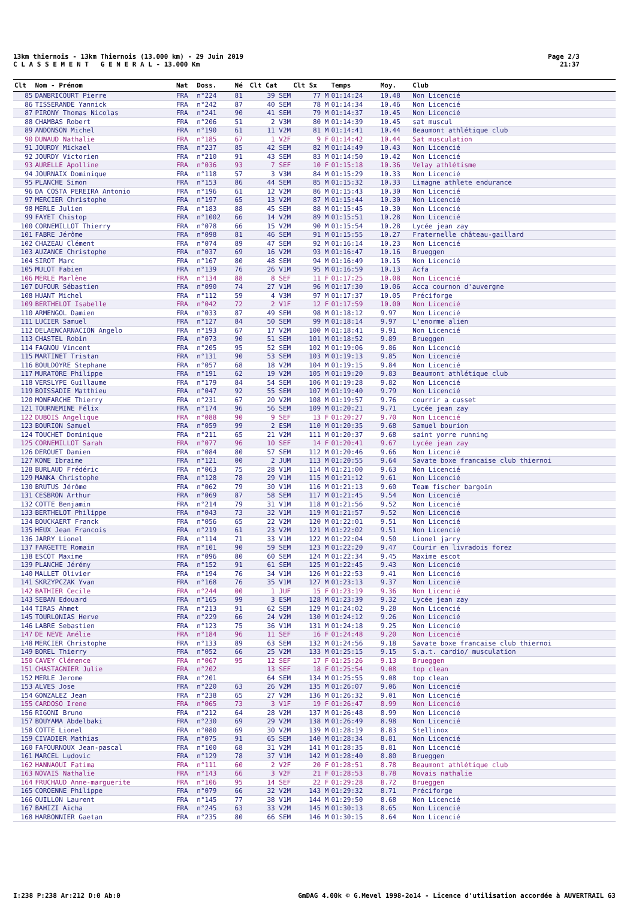13km thiernois - 13km Thiernois (13.000 km) - 29 Juin 2019
C L A S S E M E N T G E N E R A L - 13.000 Km
Page 2/3
21:37
| Clt | Nom - Prénom | Nat | Doss. | Né | Clt Cat | Clt Sx | Temps | Moy. | Club |
| --- | --- | --- | --- | --- | --- | --- | --- | --- | --- |
| 85 | DANBRICOURT Pierre | FRA | n°224 | 81 | 39 SEM | 77 M | 01:14:24 | 10.48 | Non Licencié |
| 86 | TISSERANDE Yannick | FRA | n°242 | 87 | 40 SEM | 78 M | 01:14:34 | 10.46 | Non Licencié |
| 87 | PIRONY Thomas Nicolas | FRA | n°241 | 90 | 41 SEM | 79 M | 01:14:37 | 10.45 | Non Licencié |
| 88 | CHAMBAS Robert | FRA | n°206 | 51 | 2 V3M | 80 M | 01:14:39 | 10.45 | sat muscul |
| 89 | ANDONSON Michel | FRA | n°190 | 61 | 11 V2M | 81 M | 01:14:41 | 10.44 | Beaumont athlétique club |
| 90 | DUNAUD Nathalie | FRA | n°185 | 67 | 1 V2F | 9 F | 01:14:42 | 10.44 | Sat musculation |
| 91 | JOURDY Mickael | FRA | n°237 | 85 | 42 SEM | 82 M | 01:14:49 | 10.43 | Non Licencié |
| 92 | JOURDY Victorien | FRA | n°210 | 91 | 43 SEM | 83 M | 01:14:50 | 10.42 | Non Licencié |
| 93 | AURELLE Apolline | FRA | n°036 | 93 | 7 SEF | 10 F | 01:15:18 | 10.36 | Velay athlétisme |
| 94 | JOURNAIX Dominique | FRA | n°118 | 57 | 3 V3M | 84 M | 01:15:29 | 10.33 | Non Licencié |
| 95 | PLANCHE Simon | FRA | n°153 | 86 | 44 SEM | 85 M | 01:15:32 | 10.33 | Limagne athlete endurance |
| 96 | DA COSTA PEREIRA Antonio | FRA | n°196 | 61 | 12 V2M | 86 M | 01:15:43 | 10.30 | Non Licencié |
| 97 | MERCIER Christophe | FRA | n°197 | 65 | 13 V2M | 87 M | 01:15:44 | 10.30 | Non Licencié |
| 98 | MERLE Julien | FRA | n°183 | 88 | 45 SEM | 88 M | 01:15:45 | 10.30 | Non Licencié |
| 99 | FAYET Chistop | FRA | n°1002 | 66 | 14 V2M | 89 M | 01:15:51 | 10.28 | Non Licencié |
| 100 | CORNEMILLOT Thierry | FRA | n°078 | 66 | 15 V2M | 90 M | 01:15:54 | 10.28 | Lycée jean zay |
| 101 | FABRE Jérôme | FRA | n°098 | 81 | 46 SEM | 91 M | 01:15:55 | 10.27 | Fraternelle château-gaillard |
| 102 | CHAZEAU Clément | FRA | n°074 | 89 | 47 SEM | 92 M | 01:16:14 | 10.23 | Non Licencié |
| 103 | AUZANCE Christophe | FRA | n°037 | 69 | 16 V2M | 93 M | 01:16:47 | 10.16 | Brueggen |
| 104 | SIROT Marc | FRA | n°167 | 80 | 48 SEM | 94 M | 01:16:49 | 10.15 | Non Licencié |
| 105 | MULOT Fabien | FRA | n°139 | 76 | 26 V1M | 95 M | 01:16:59 | 10.13 | Acfa |
| 106 | MERLE Marlène | FRA | n°134 | 88 | 8 SEF | 11 F | 01:17:25 | 10.08 | Non Licencié |
| 107 | DUFOUR Sébastien | FRA | n°090 | 74 | 27 V1M | 96 M | 01:17:30 | 10.06 | Acca cournon d'auvergne |
| 108 | HUANT Michel | FRA | n°112 | 59 | 4 V3M | 97 M | 01:17:37 | 10.05 | Préciforge |
| 109 | BERTHELOT Isabelle | FRA | n°042 | 72 | 2 V1F | 12 F | 01:17:59 | 10.00 | Non Licencié |
| 110 | ARMENGOL Damien | FRA | n°033 | 87 | 49 SEM | 98 M | 01:18:12 | 9.97 | Non Licencié |
| 111 | LUCIER Samuel | FRA | n°127 | 84 | 50 SEM | 99 M | 01:18:14 | 9.97 | L'enorme alien |
| 112 | DELAENCARNACION Angelo | FRA | n°193 | 67 | 17 V2M | 100 M | 01:18:41 | 9.91 | Non Licencié |
| 113 | CHASTEL Robin | FRA | n°073 | 90 | 51 SEM | 101 M | 01:18:52 | 9.89 | Brueggen |
| 114 | FAGNOU Vincent | FRA | n°205 | 95 | 52 SEM | 102 M | 01:19:06 | 9.86 | Non Licencié |
| 115 | MARTINET Tristan | FRA | n°131 | 90 | 53 SEM | 103 M | 01:19:13 | 9.85 | Non Licencié |
| 116 | BOULDOYRE Stephane | FRA | n°057 | 68 | 18 V2M | 104 M | 01:19:15 | 9.84 | Non Licencié |
| 117 | MURATORE Philippe | FRA | n°191 | 62 | 19 V2M | 105 M | 01:19:20 | 9.83 | Beaumont athlétique club |
| 118 | VERSLYPE Guillaume | FRA | n°179 | 84 | 54 SEM | 106 M | 01:19:28 | 9.82 | Non Licencié |
| 119 | BOISSADIE Matthieu | FRA | n°047 | 92 | 55 SEM | 107 M | 01:19:40 | 9.79 | Non Licencié |
| 120 | MONFARCHE Thierry | FRA | n°231 | 67 | 20 V2M | 108 M | 01:19:57 | 9.76 | courrir a cusset |
| 121 | TOURNEMINE Félix | FRA | n°174 | 96 | 56 SEM | 109 M | 01:20:21 | 9.71 | Lycée jean zay |
| 122 | DUBOIS Angelique | FRA | n°088 | 90 | 9 SEF | 13 F | 01:20:27 | 9.70 | Non Licencié |
| 123 | BOURION Samuel | FRA | n°059 | 99 | 2 ESM | 110 M | 01:20:35 | 9.68 | Samuel bourion |
| 124 | TOUCHET Dominique | FRA | n°211 | 65 | 21 V2M | 111 M | 01:20:37 | 9.68 | saint yorre running |
| 125 | CORNEMILLOT Sarah | FRA | n°077 | 96 | 10 SEF | 14 F | 01:20:41 | 9.67 | Lycée jean zay |
| 126 | DEROUET Damien | FRA | n°084 | 80 | 57 SEM | 112 M | 01:20:46 | 9.66 | Non Licencié |
| 127 | KONE Ibraime | FRA | n°121 | 00 | 2 JUM | 113 M | 01:20:55 | 9.64 | Savate boxe francaise club thiernoi |
| 128 | BURLAUD Frédéric | FRA | n°063 | 75 | 28 V1M | 114 M | 01:21:00 | 9.63 | Non Licencié |
| 129 | MANKA Christophe | FRA | n°128 | 78 | 29 V1M | 115 M | 01:21:12 | 9.61 | Non Licencié |
| 130 | BRUTUS Jérôme | FRA | n°062 | 79 | 30 V1M | 116 M | 01:21:13 | 9.60 | Team fischer bargoin |
| 131 | CESBRON Arthur | FRA | n°069 | 87 | 58 SEM | 117 M | 01:21:45 | 9.54 | Non Licencié |
| 132 | COTTE Benjamin | FRA | n°214 | 79 | 31 V1M | 118 M | 01:21:56 | 9.52 | Non Licencié |
| 133 | BERTHELOT Philippe | FRA | n°043 | 73 | 32 V1M | 119 M | 01:21:57 | 9.52 | Non Licencié |
| 134 | BOUCKAERT Franck | FRA | n°056 | 65 | 22 V2M | 120 M | 01:22:01 | 9.51 | Non Licencié |
| 135 | HEUX Jean Francois | FRA | n°219 | 61 | 23 V2M | 121 M | 01:22:02 | 9.51 | Non Licencié |
| 136 | JARRY Lionel | FRA | n°114 | 71 | 33 V1M | 122 M | 01:22:04 | 9.50 | Lionel jarry |
| 137 | FARGETTE Romain | FRA | n°101 | 90 | 59 SEM | 123 M | 01:22:20 | 9.47 | Courir en livradois forez |
| 138 | ESCOT Maxime | FRA | n°096 | 80 | 60 SEM | 124 M | 01:22:34 | 9.45 | Maxime escot |
| 139 | PLANCHE Jérémy | FRA | n°152 | 91 | 61 SEM | 125 M | 01:22:45 | 9.43 | Non Licencié |
| 140 | MALLET Olivier | FRA | n°194 | 76 | 34 V1M | 126 M | 01:22:53 | 9.41 | Non Licencié |
| 141 | SKRZYPCZAK Yvan | FRA | n°168 | 76 | 35 V1M | 127 M | 01:23:13 | 9.37 | Non Licencié |
| 142 | BATHIER Cecile | FRA | n°244 | 00 | 1 JUF | 15 F | 01:23:19 | 9.36 | Non Licencié |
| 143 | SEBAN Edouard | FRA | n°165 | 99 | 3 ESM | 128 M | 01:23:39 | 9.32 | Lycée jean zay |
| 144 | TIRAS Ahmet | FRA | n°213 | 91 | 62 SEM | 129 M | 01:24:02 | 9.28 | Non Licencié |
| 145 | TOURLONIAS Herve | FRA | n°229 | 66 | 24 V2M | 130 M | 01:24:12 | 9.26 | Non Licencié |
| 146 | LABRE Sebastien | FRA | n°123 | 75 | 36 V1M | 131 M | 01:24:18 | 9.25 | Non Licencié |
| 147 | DE NEVE Amélie | FRA | n°184 | 96 | 11 SEF | 16 F | 01:24:48 | 9.20 | Non Licencié |
| 148 | MERCIER Christophe | FRA | n°133 | 89 | 63 SEM | 132 M | 01:24:56 | 9.18 | Savate boxe francaise club thiernoi |
| 149 | BOREL Thierry | FRA | n°052 | 66 | 25 V2M | 133 M | 01:25:15 | 9.15 | S.a.t. cardio/ musculation |
| 150 | CAVEY Clémence | FRA | n°067 | 95 | 12 SEF | 17 F | 01:25:26 | 9.13 | Brueggen |
| 151 | CHASTAGNIER Julie | FRA | n°202 | | 13 SEF | 18 F | 01:25:54 | 9.08 | top clean |
| 152 | MERLE Jerome | FRA | n°201 | | 64 SEM | 134 M | 01:25:55 | 9.08 | top clean |
| 153 | ALVES Jose | FRA | n°220 | 63 | 26 V2M | 135 M | 01:26:07 | 9.06 | Non Licencié |
| 154 | GONZALEZ Jean | FRA | n°238 | 65 | 27 V2M | 136 M | 01:26:32 | 9.01 | Non Licencié |
| 155 | CARDOSO Irene | FRA | n°065 | 73 | 3 V1F | 19 F | 01:26:47 | 8.99 | Non Licencié |
| 156 | RIGONI Bruno | FRA | n°212 | 64 | 28 V2M | 137 M | 01:26:48 | 8.99 | Non Licencié |
| 157 | BOUYAMA Abdelbaki | FRA | n°230 | 69 | 29 V2M | 138 M | 01:26:49 | 8.98 | Non Licencié |
| 158 | COTTE Lionel | FRA | n°080 | 69 | 30 V2M | 139 M | 01:28:19 | 8.83 | Stellinox |
| 159 | CIVADIER Mathias | FRA | n°075 | 91 | 65 SEM | 140 M | 01:28:34 | 8.81 | Non Licencié |
| 160 | FAFOURNOUX Jean-pascal | FRA | n°100 | 68 | 31 V2M | 141 M | 01:28:35 | 8.81 | Non Licencié |
| 161 | MARCEL Ludovic | FRA | n°129 | 78 | 37 V1M | 142 M | 01:28:40 | 8.80 | Brueggen |
| 162 | HANNAOUI Fatima | FRA | n°111 | 60 | 2 V2F | 20 F | 01:28:51 | 8.78 | Beaumont athlétique club |
| 163 | NOVAIS Nathalie | FRA | n°143 | 66 | 3 V2F | 21 F | 01:28:53 | 8.78 | Novais nathalie |
| 164 | FRUCHAUD Anne-marguerite | FRA | n°106 | 95 | 14 SEF | 22 F | 01:29:28 | 8.72 | Brueggen |
| 165 | COROENNE Philippe | FRA | n°079 | 66 | 32 V2M | 143 M | 01:29:32 | 8.71 | Préciforge |
| 166 | OUILLON Laurent | FRA | n°145 | 77 | 38 V1M | 144 M | 01:29:50 | 8.68 | Non Licencié |
| 167 | BAHIZI Aicha | FRA | n°245 | 63 | 33 V2M | 145 M | 01:30:13 | 8.65 | Non Licencié |
| 168 | HARBONNIER Gaetan | FRA | n°235 | 80 | 66 SEM | 146 M | 01:30:15 | 8.64 | Non Licencié |
I:238 P:238 Ar:212 D:0 Ab:0 GmDAG 4.00k © G.Mevel 1998-2o14 - Licence d'utilisation accordée à AUVERTRAIL 63